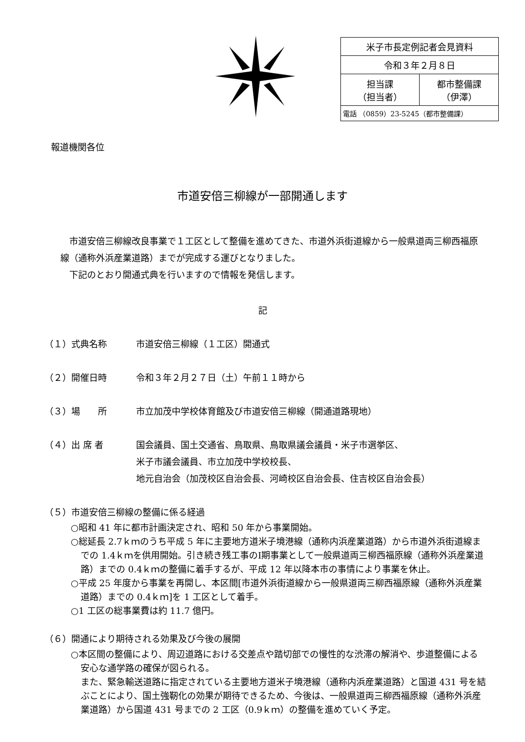| 米子市長定例記者会見資料 | |
| 令和３年２月８日 | |
| 担当課 （担当者） | 都市整備課 （伊澤） |
| 電話 （0859）23-5245（都市整備課） | |
報道機関各位
市道安倍三柳線が一部開通します
　市道安倍三柳線改良事業で１工区として整備を進めてきた、市道外浜街道線から一般県道両三柳西福原線（通称外浜産業道路）までが完成する運びとなりました。
　下記のとおり開通式典を行いますので情報を発信します。
記
（１）式典名称 市道安倍三柳線（１工区）開通式
（２）開催日時 令和３年２月２７日（土）午前１１時から
（３）場　　所 市立加茂中学校体育館及び市道安倍三柳線（開通道路現地）
（４）出 席 者 国会議員、国土交通省、鳥取県、鳥取県議会議員・米子市選挙区、
米子市議会議員、市立加茂中学校校長、
地元自治会（加茂校区自治会長、河崎校区自治会長、住吉校区自治会長）
（５）市道安倍三柳線の整備に係る経過
○昭和 41 年に都市計画決定され、昭和 50 年から事業開始。
○総延長 2.7ｋｍのうち平成 5 年に主要地方道米子境港線（通称内浜産業道路）から市道外浜街道線までの 1.4ｋｍを供用開始。引き続き残工事のⅠ期事業として一般県道両三柳西福原線（通称外浜産業道路）までの 0.4ｋｍの整備に着手するが、平成 12 年以降本市の事情により事業を休止。
○平成 25 年度から事業を再開し、本区間[市道外浜街道線から一般県道両三柳西福原線（通称外浜産業道路）までの 0.4ｋｍ]を 1 工区として着手。
○1 工区の総事業費は約 11.7 億円。
（６）開通により期待される効果及び今後の展開
○本区間の整備により、周辺道路における交差点や踏切部での慢性的な渋滞の解消や、歩道整備による安心な通学路の確保が図られる。
また、緊急輸送道路に指定されている主要地方道米子境港線（通称内浜産業道路）と国道 431 号を結ぶことにより、国土強靭化の効果が期待できるため、今後は、一般県道両三柳西福原線（通称外浜産業道路）から国道 431 号までの 2 工区（0.9ｋｍ）の整備を進めていく予定。